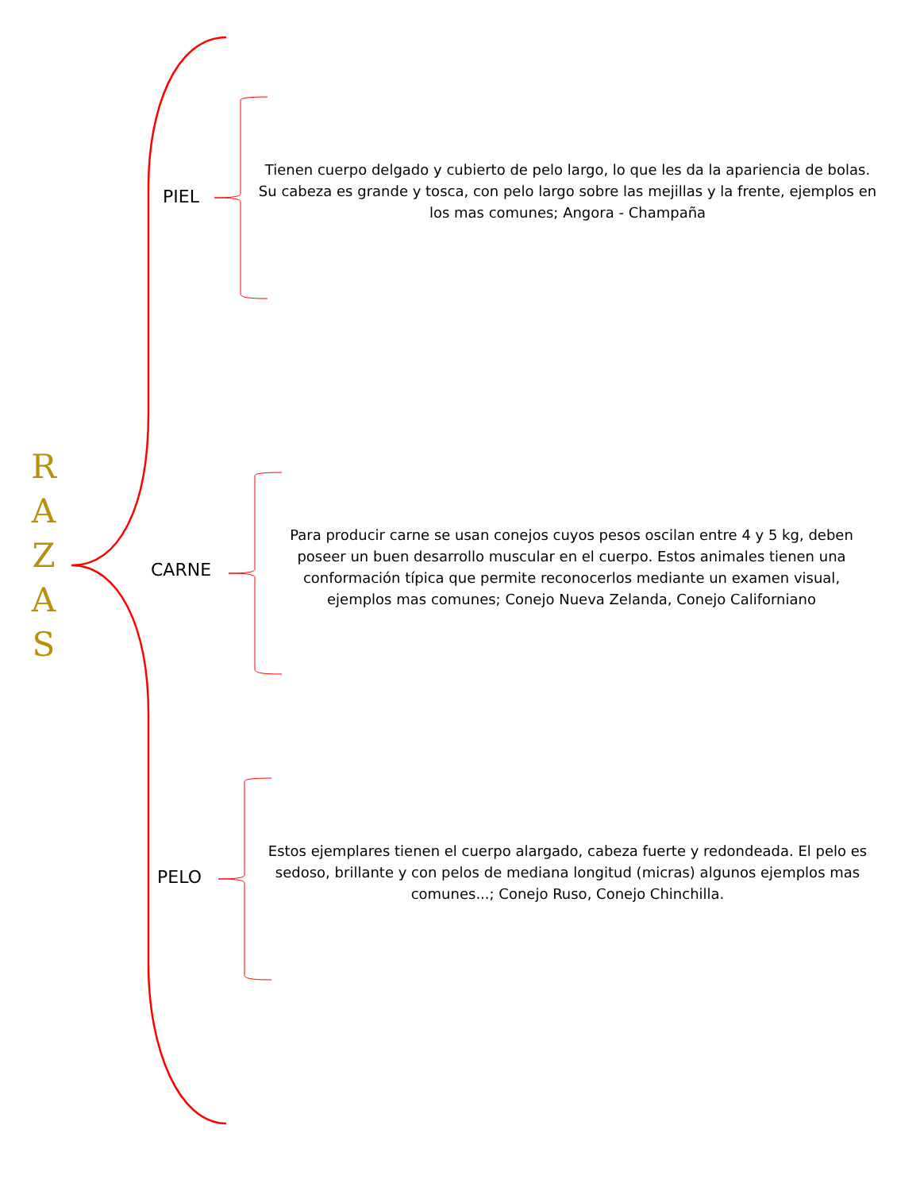R
A
Z
A
S
PIEL
Tienen cuerpo delgado y cubierto de pelo largo, lo que les da la apariencia de bolas. Su cabeza es grande y tosca, con pelo largo sobre las mejillas y la frente, ejemplos en los mas comunes; Angora - Champaña
CARNE
Para producir carne se usan conejos cuyos pesos oscilan entre 4 y 5 kg, deben poseer un buen desarrollo muscular en el cuerpo. Estos animales tienen una conformación típica que permite reconocerlos mediante un examen visual, ejemplos mas comunes; Conejo Nueva Zelanda, Conejo Californiano
PELO
Estos ejemplares tienen el cuerpo alargado, cabeza fuerte y redondeada. El pelo es sedoso, brillante y con pelos de mediana longitud (micras) algunos ejemplos mas comunes...; Conejo Ruso, Conejo Chinchilla.